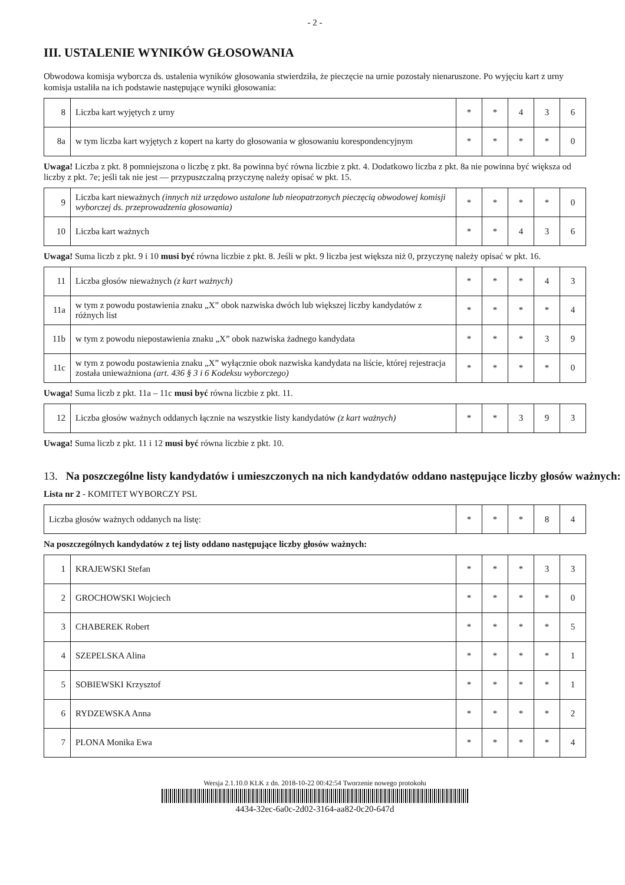- 2 -
III. USTALENIE WYNIKÓW GŁOSOWANIA
Obwodowa komisja wyborcza ds. ustalenia wyników głosowania stwierdziła, że pieczęcie na urnie pozostały nienaruszone. Po wyjęciu kart z urny komisja ustaliła na ich podstawie następujące wyniki głosowania:
| 8 | Liczba kart wyjętych z urny | * | * | 4 | 3 | 6 |
| 8a | w tym liczba kart wyjętych z kopert na karty do głosowania w głosowaniu korespondencyjnym | * | * | * | * | 0 |
Uwaga! Liczba z pkt. 8 pomniejszona o liczbę z pkt. 8a powinna być równa liczbie z pkt. 4. Dodatkowo liczba z pkt. 8a nie powinna być większa od liczby z pkt. 7e; jeśli tak nie jest — przypuszczalną przyczynę należy opisać w pkt. 15.
| 9 | Liczba kart nieważnych (innych niż urzędowo ustalone lub nieopatrzonych pieczęcią obwodowej komisji wyborczej ds. przeprowadzenia głosowania) | * | * | * | * | 0 |
| 10 | Liczba kart ważnych | * | * | 4 | 3 | 6 |
Uwaga! Suma liczb z pkt. 9 i 10 musi być równa liczbie z pkt. 8. Jeśli w pkt. 9 liczba jest większa niż 0, przyczynę należy opisać w pkt. 16.
| 11 | Liczba głosów nieważnych (z kart ważnych) | * | * | * | 4 | 3 |
| 11a | w tym z powodu postawienia znaku „X” obok nazwiska dwóch lub większej liczby kandydatów z różnych list | * | * | * | * | 4 |
| 11b | w tym z powodu niepostawienia znaku „X” obok nazwiska żadnego kandydata | * | * | * | 3 | 9 |
| 11c | w tym z powodu postawienia znaku „X” wyłącznie obok nazwiska kandydata na liście, której rejestracja została unieważniona (art. 436 § 3 i 6 Kodeksu wyborczego) | * | * | * | * | 0 |
Uwaga! Suma liczb z pkt. 11a – 11c musi być równa liczbie z pkt. 11.
| 12 | Liczba głosów ważnych oddanych łącznie na wszystkie listy kandydatów (z kart ważnych) | * | * | 3 | 9 | 3 |
Uwaga! Suma liczb z pkt. 11 i 12 musi być równa liczbie z pkt. 10.
13. Na poszczególne listy kandydatów i umieszczonych na nich kandydatów oddano następujące liczby głosów ważnych:
Lista nr 2 - KOMITET WYBORCZY PSL
| Liczba głosów ważnych oddanych na listę: | * | * | * | 8 | 4 |
Na poszczególnych kandydatów z tej listy oddano następujące liczby głosów ważnych:
| 1 | KRAJEWSKI Stefan | * | * | * | 3 | 3 |
| 2 | GROCHOWSKI Wojciech | * | * | * | * | 0 |
| 3 | CHABEREK Robert | * | * | * | * | 5 |
| 4 | SZEPELSKA Alina | * | * | * | * | 1 |
| 5 | SOBIEWSKI Krzysztof | * | * | * | * | 1 |
| 6 | RYDZEWSKA Anna | * | * | * | * | 2 |
| 7 | PLONA Monika Ewa | * | * | * | * | 4 |
Wersja 2.1.10.0 KLK z dn. 2018-10-22 00:42:54 Tworzenie nowego protokołu
4434-32ec-6a0c-2d02-3164-aa82-0c20-647d